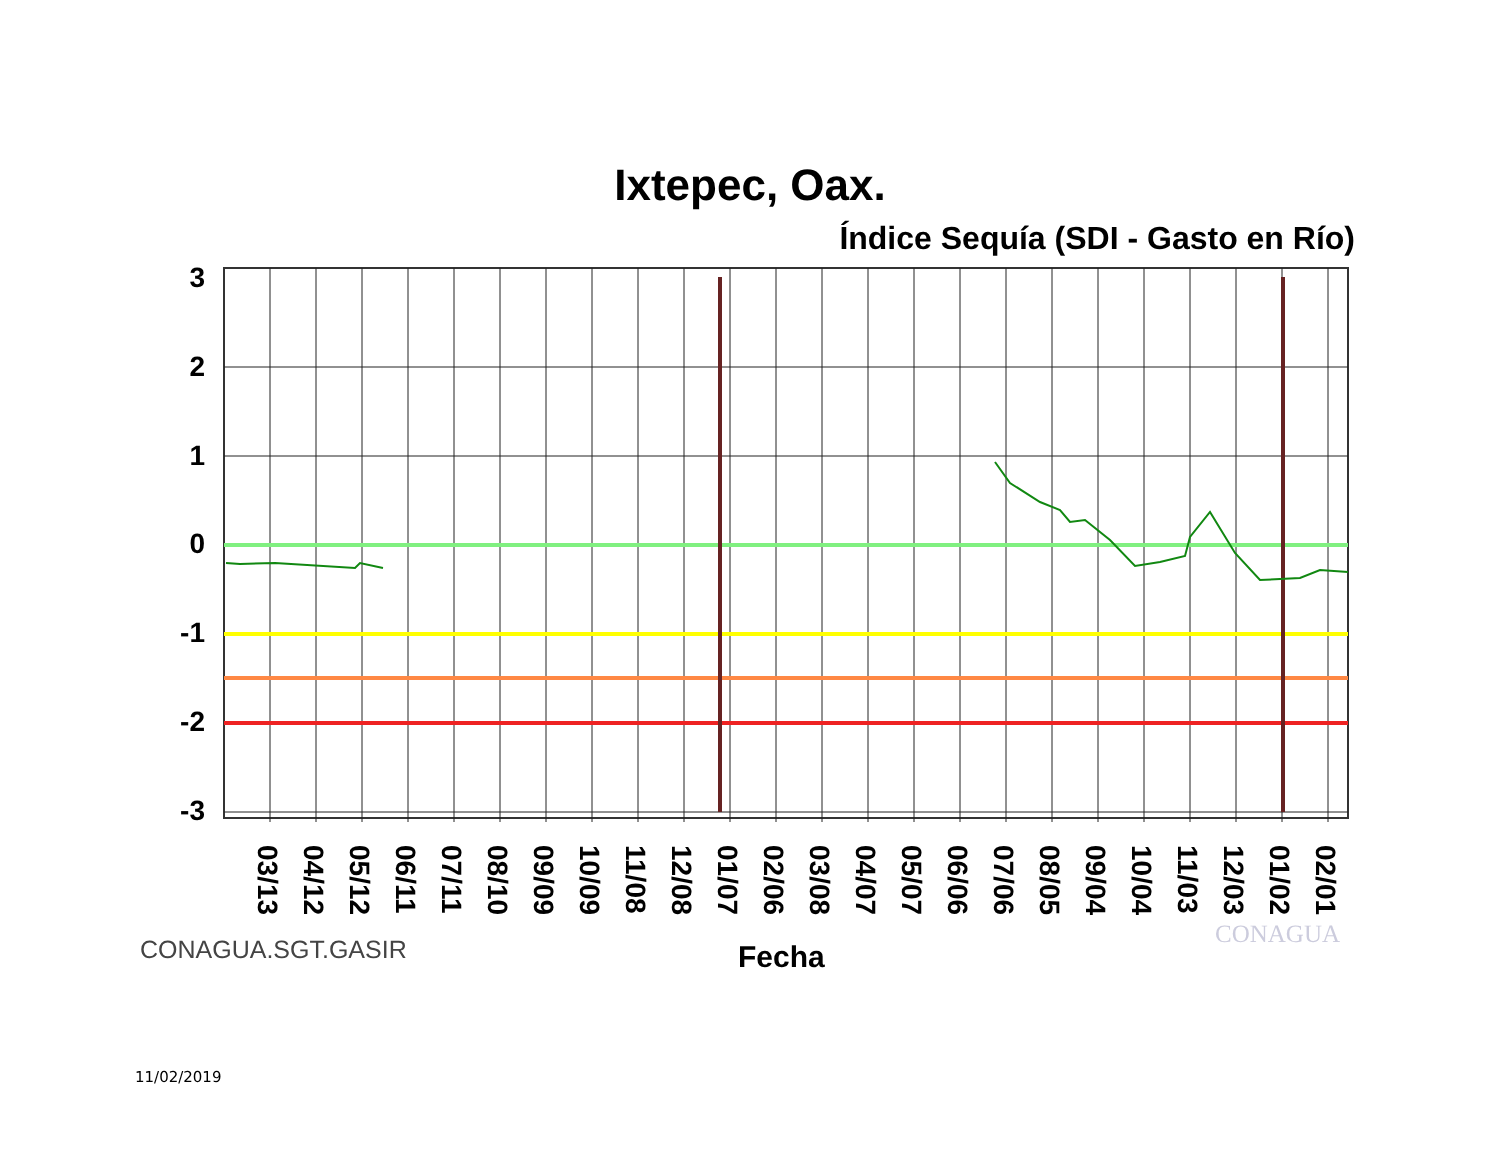Ixtepec, Oax.
Índice Sequía (SDI - Gasto en Río)
3
2
1
0
-1
-2
-3
03/13
04/12
05/12
06/11
07/11
08/10
09/09
10/09
11/08
12/08
01/07
02/06
03/08
04/07
05/07
06/06
07/06
08/05
09/04
10/04
11/03
12/03
01/02
02/01
CONAGUA.SGT.GASIR Fecha
CONAGUA
11/02/2019